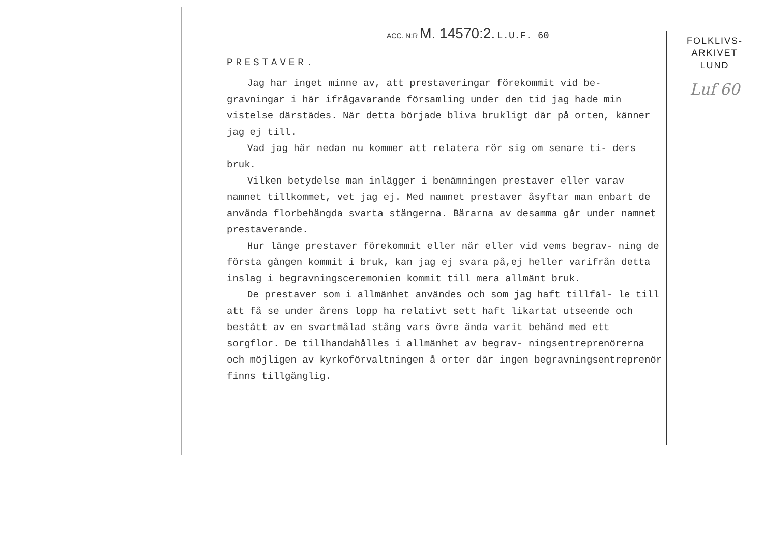ACC. N:R M. 14570:2. L.U.F. 60
PRESTAVER.
Jag har inget minne av, att prestaveringar förekommit vid be- gravningar i här ifrågavarande församling under den tid jag hade min vistelse därstädes. När detta började bliva brukligt där på orten, känner jag ej till.
Vad jag här nedan nu kommer att relatera rör sig om senare ti- ders bruk.
Vilken betydelse man inlägger i benämningen prestaver eller varav namnet tillkommet, vet jag ej. Med namnet prestaver åsyftar man enbart de använda florbehängda svarta stängerna. Bärarna av desamma går under namnet prestaverande.
Hur länge prestaver förekommit eller när eller vid vems begrav- ning de första gången kommit i bruk, kan jag ej svara på,ej heller varifrån detta inslag i begravningsceremonien kommit till mera allmänt bruk.
De prestaver som i allmänhet användes och som jag haft tillfäl- le till att få se under årens lopp ha relativt sett haft likartat utseende och bestått av en svartmålad stång vars övre ända varit behänd med ett sorgflor. De tillhandahålles i allmänhet av begrav- ningsentreprenörerna och möjligen av kyrkoförvaltningen å orter där ingen begravningsentreprenör finns tillgänglig.
FOLKLIVS-
ARKIVET
LUND
Luf 60